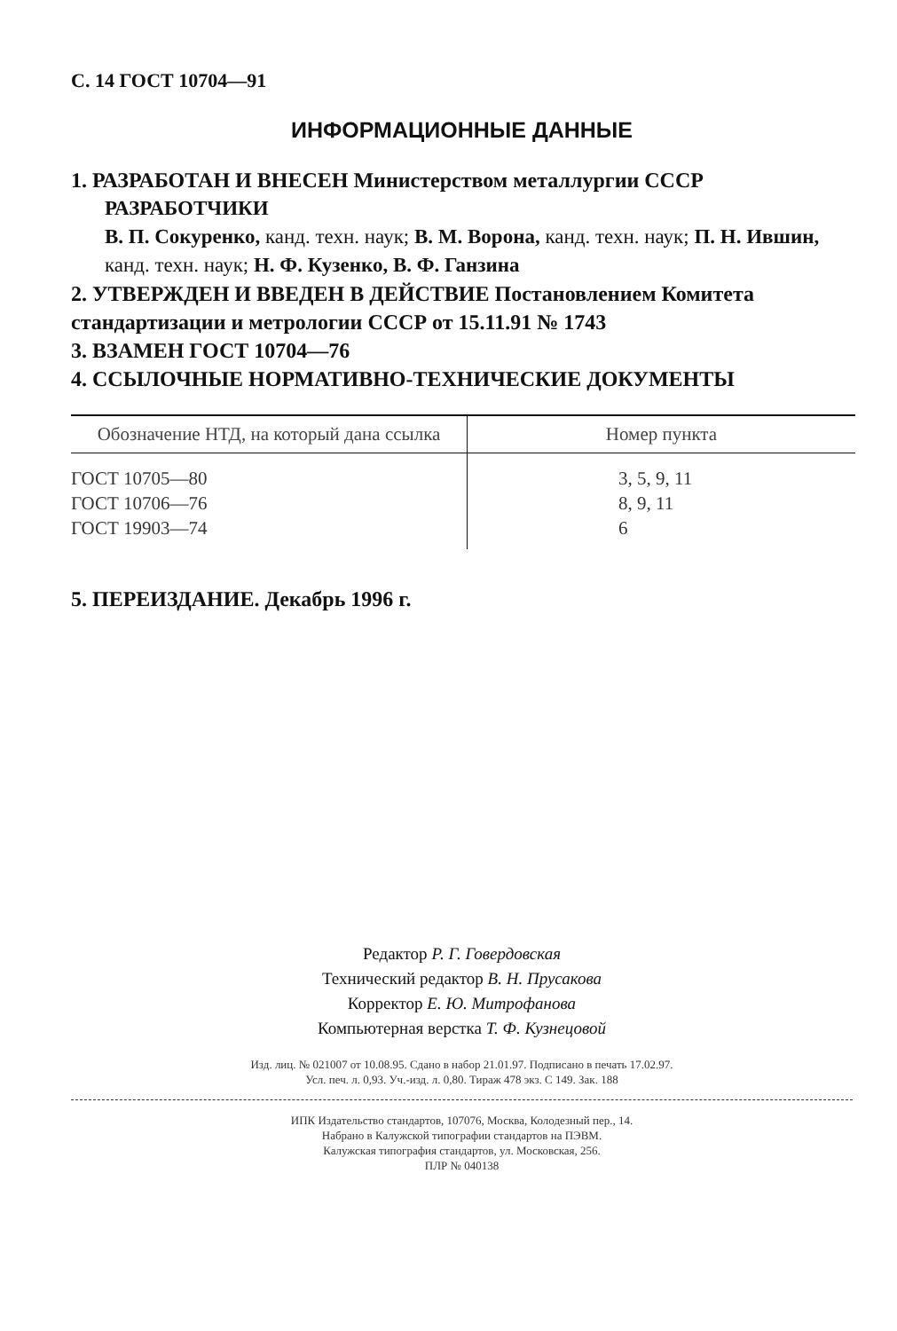С. 14 ГОСТ 10704—91
ИНФОРМАЦИОННЫЕ ДАННЫЕ
1. РАЗРАБОТАН И ВНЕСЕН Министерством металлургии СССР
РАЗРАБОТЧИКИ
В. П. Сокуренко, канд. техн. наук; В. М. Ворона, канд. техн. наук; П. Н. Ившин, канд. техн. наук; Н. Ф. Кузенко, В. Ф. Ганзина
2. УТВЕРЖДЕН И ВВЕДЕН В ДЕЙСТВИЕ Постановлением Комитета стандартизации и метрологии СССР от 15.11.91 № 1743
3. ВЗАМЕН ГОСТ 10704—76
4. ССЫЛОЧНЫЕ НОРМАТИВНО-ТЕХНИЧЕСКИЕ ДОКУМЕНТЫ
| Обозначение НТД, на который дана ссылка | Номер пункта |
| --- | --- |
| ГОСТ 10705—80 | 3, 5, 9, 11 |
| ГОСТ 10706—76 | 8, 9, 11 |
| ГОСТ 19903—74 | 6 |
5. ПЕРЕИЗДАНИЕ. Декабрь 1996 г.
Редактор Р. Г. Говердовская
Технический редактор В. Н. Прусакова
Корректор Е. Ю. Митрофанова
Компьютерная верстка Т. Ф. Кузнецовой
Изд. лиц. № 021007 от 10.08.95. Сдано в набор 21.01.97. Подписано в печать 17.02.97.
Усл. печ. л. 0,93. Уч.-изд. л. 0,80. Тираж 478 экз. С 149. Зак. 188
ИПК Издательство стандартов, 107076, Москва, Колодезный пер., 14.
Набрано в Калужской типографии стандартов на ПЭВМ.
Калужская типография стандартов, ул. Московская, 256.
ПЛР № 040138